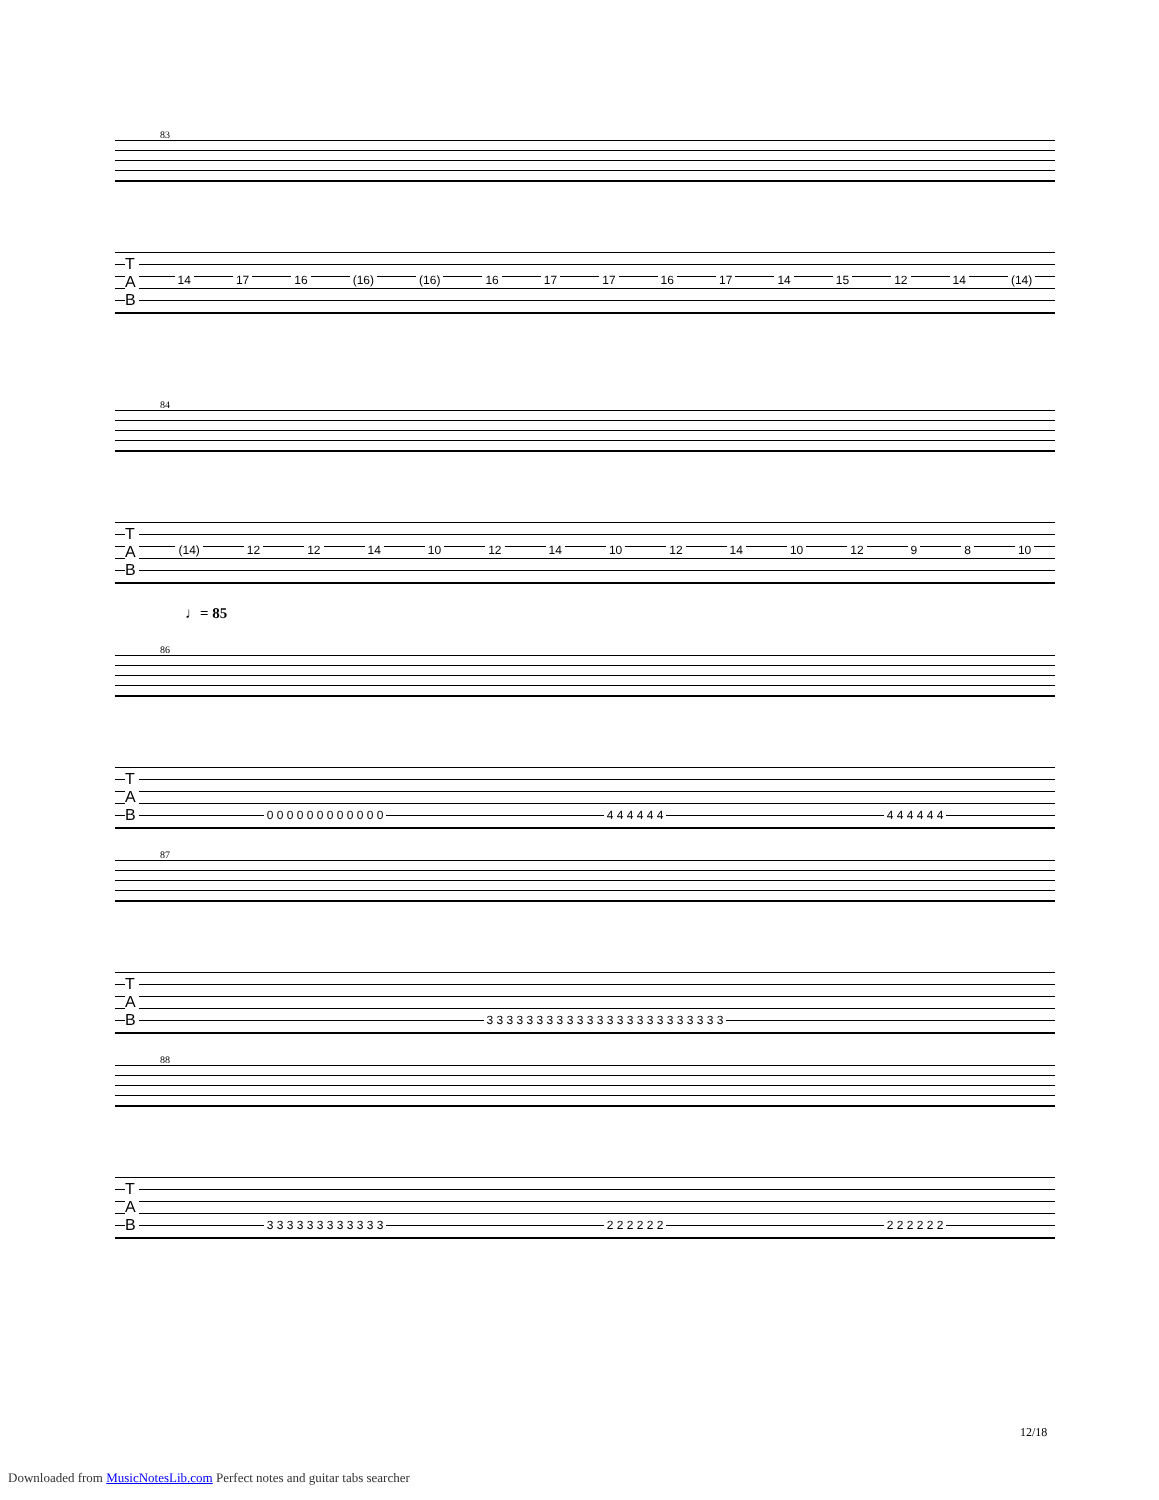83
T
A
B
14 17 16 (16) (16) 16 17 17 16 17 14 15 12 14 (14)
84
T
A
B
(14) 12 12 14 10 12 14 10 12 14 10 12 9 8 10
♩= 85
86
T
A
B
0 0 0 0 0 0 0 0 0 0 0 0 4 4 4 4 4 4 4 4 4 4 4 4
87
T
A
B
3 3 3 3 3 3 3 3 3 3 3 3 3 3 3 3 3 3 3 3 3 3 3 3
88
T
A
B
3 3 3 3 3 3 3 3 3 3 3 3 2 2 2 2 2 2 2 2 2 2 2 2
12/18
Downloaded from MusicNotesLib.com Perfect notes and guitar tabs searcher